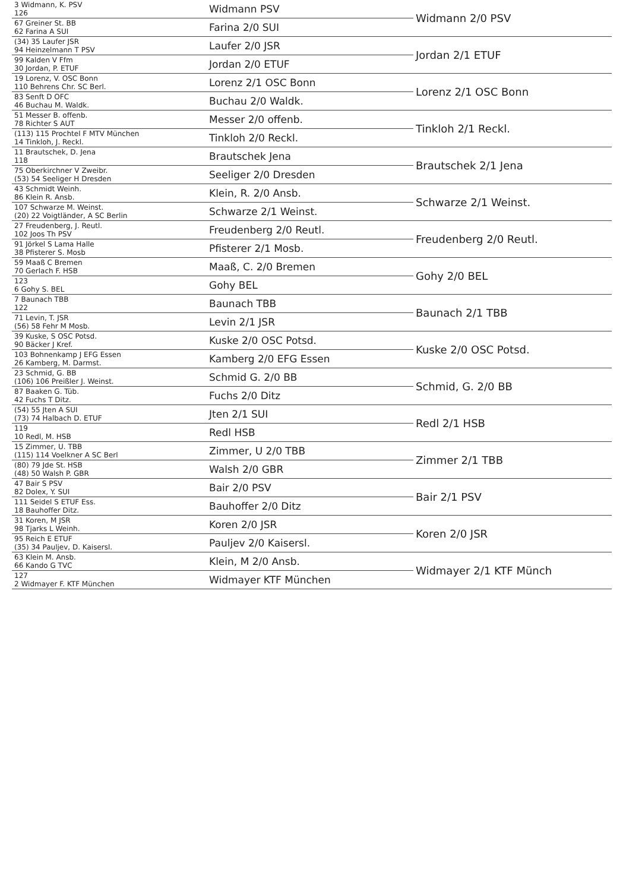| 3 Widmann, K. PSV 126 | Widmann PSV | Widmann 2/0 PSV |
| 67 Greiner St. BB 62 Farina A SUI | Farina 2/0 SUI | |
| (34) 35 Laufer JSR 94 Heinzelmann T PSV | Laufer 2/0 JSR | Jordan 2/1 ETUF |
| 99 Kalden V Ffm 30 Jordan, P. ETUF | Jordan 2/0 ETUF | |
| 19 Lorenz, V. OSC Bonn 110 Behrens Chr. SC Berl. | Lorenz 2/1 OSC Bonn | Lorenz 2/1 OSC Bonn |
| 83 Senft D OFC 46 Buchau M. Waldk. | Buchau 2/0 Waldk. | |
| 51 Messer B. offenb. 78 Richter S AUT | Messer 2/0 offenb. | Tinkloh 2/1 Reckl. |
| (113) 115 Prochtel F MTV München 14 Tinkloh, J. Reckl. | Tinkloh 2/0 Reckl. | |
| 11 Brautschek, D. Jena 118 | Brautschek Jena | Brautschek 2/1 Jena |
| 75 Oberkirchner V Zweibr. (53) 54 Seeliger H Dresden | Seeliger 2/0 Dresden | |
| 43 Schmidt Weinh. 86 Klein R. Ansb. | Klein, R. 2/0 Ansb. | Schwarze 2/1 Weinst. |
| 107 Schwarze M. Weinst. (20) 22 Voigtländer, A SC Berlin | Schwarze 2/1 Weinst. | |
| 27 Freudenberg, J. Reutl. 102 Joos Th PSV | Freudenberg 2/0 Reutl. | Freudenberg 2/0 Reutl. |
| 91 Jörkel S Lama Halle 38 Pfisterer S. Mosb | Pfisterer 2/1 Mosb. | |
| 59 Maaß C Bremen 70 Gerlach F. HSB | Maaß, C. 2/0 Bremen | Gohy 2/0 BEL |
| 123 6 Gohy S. BEL | Gohy BEL | |
| 7 Baunach TBB 122 | Baunach TBB | Baunach 2/1 TBB |
| 71 Levin, T. JSR (56) 58 Fehr M Mosb. | Levin 2/1 JSR | |
| 39 Kuske, S OSC Potsd. 90 Bäcker J Kref. | Kuske 2/0 OSC Potsd. | Kuske 2/0 OSC Potsd. |
| 103 Bohnenkamp J EFG Essen 26 Kamberg, M. Darmst. | Kamberg 2/0 EFG Essen | |
| 23 Schmid, G. BB (106) 106 Preißler J. Weinst. | Schmid G. 2/0 BB | Schmid, G. 2/0 BB |
| 87 Baaken G. Tüb. 42 Fuchs T Ditz. | Fuchs 2/0 Ditz | |
| (54) 55 Jten A SUI (73) 74 Halbach D. ETUF | Jten 2/1 SUI | Redl 2/1 HSB |
| 119 10 Redl, M. HSB | Redl HSB | |
| 15 Zimmer, U. TBB (115) 114 Voelkner A SC Berl | Zimmer, U 2/0 TBB | Zimmer 2/1 TBB |
| (80) 79 Jde St. HSB (48) 50 Walsh P. GBR | Walsh 2/0 GBR | |
| 47 Bair S PSV 82 Dolex, Y. SUI | Bair 2/0 PSV | Bair 2/1 PSV |
| 111 Seidel S ETUF Ess. 18 Bauhoffer Ditz. | Bauhoffer 2/0 Ditz | |
| 31 Koren, M JSR 98 Tjarks L Weinh. | Koren 2/0 JSR | Koren 2/0 JSR |
| 95 Reich E ETUF (35) 34 Pauljev, D. Kaisersl. | Pauljev 2/0 Kaisersl. | |
| 63 Klein M. Ansb. 66 Kando G TVC | Klein, M 2/0 Ansb. | Widmayer 2/1 KTF Münch |
| 127 2 Widmayer F. KTF München | Widmayer KTF München | |